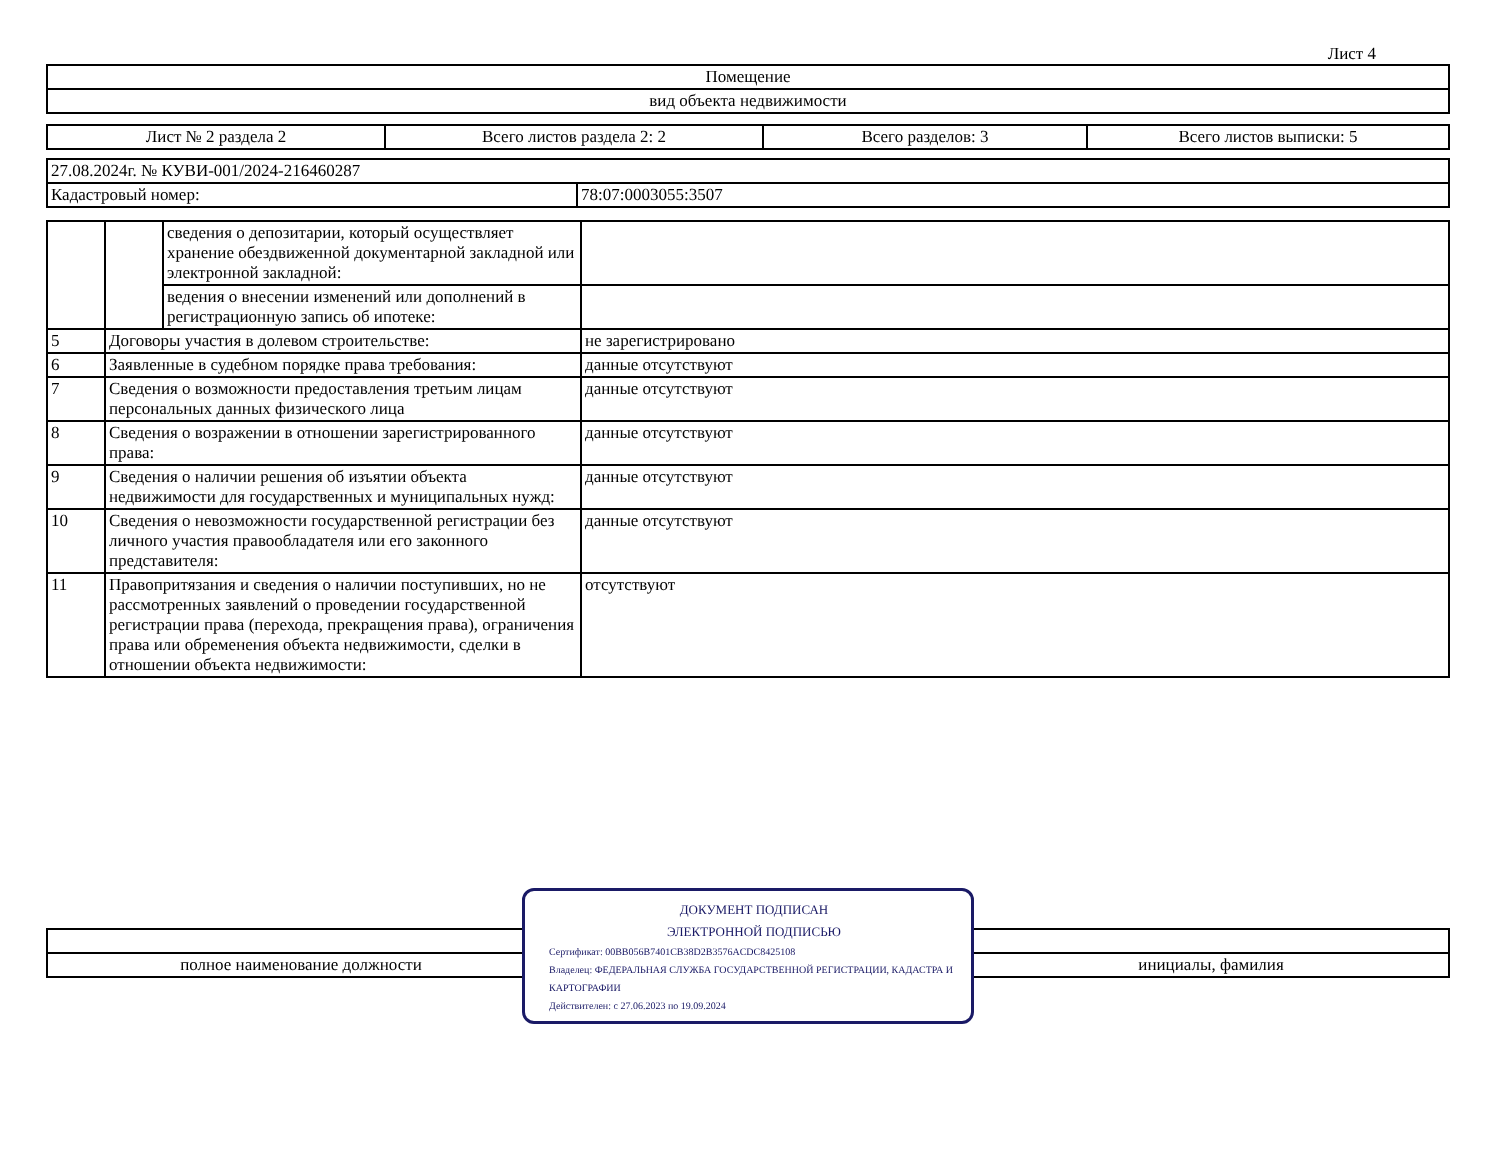Лист 4
| Помещение |
| вид объекта недвижимости |
| Лист № 2 раздела 2 | Всего листов раздела 2: 2 | Всего разделов: 3 | Всего листов выписки: 5 |
| 27.08.2024г. № КУВИ-001/2024-216460287 | |
| Кадастровый номер: | 78:07:0003055:3507 |
| | | сведения о депозитарии, который осуществляет хранение обездвиженной документарной закладной или электронной закладной: | |
| | | ведения о внесении изменений или дополнений в регистрационную запись об ипотеке: | |
| 5 | Договоры участия в долевом строительстве: | | не зарегистрировано |
| 6 | Заявленные в судебном порядке права требования: | | данные отсутствуют |
| 7 | Сведения о возможности предоставления третьим лицам персональных данных физического лица | | данные отсутствуют |
| 8 | Сведения о возражении в отношении зарегистрированного права: | | данные отсутствуют |
| 9 | Сведения о наличии решения об изъятии объекта недвижимости для государственных и муниципальных нужд: | | данные отсутствуют |
| 10 | Сведения о невозможности государственной регистрации без личного участия правообладателя или его законного представителя: | | данные отсутствуют |
| 11 | Правопритязания и сведения о наличии поступивших, но не рассмотренных заявлений о проведении государственной регистрации права (перехода, прекращения права), ограничения права или обременения объекта недвижимости, сделки в отношении объекта недвижимости: | | отсутствуют |
| полное наименование должности | | инициалы, фамилия |
ДОКУМЕНТ ПОДПИСАН
ЭЛЕКТРОННОЙ ПОДПИСЬЮ
Сертификат: 00BB056B7401CB38D2B3576ACDC8425108
Владелец: ФЕДЕРАЛЬНАЯ СЛУЖБА ГОСУДАРСТВЕННОЙ РЕГИСТРАЦИИ, КАДАСТРА И КАРТОГРАФИИ
Действителен: с 27.06.2023 по 19.09.2024